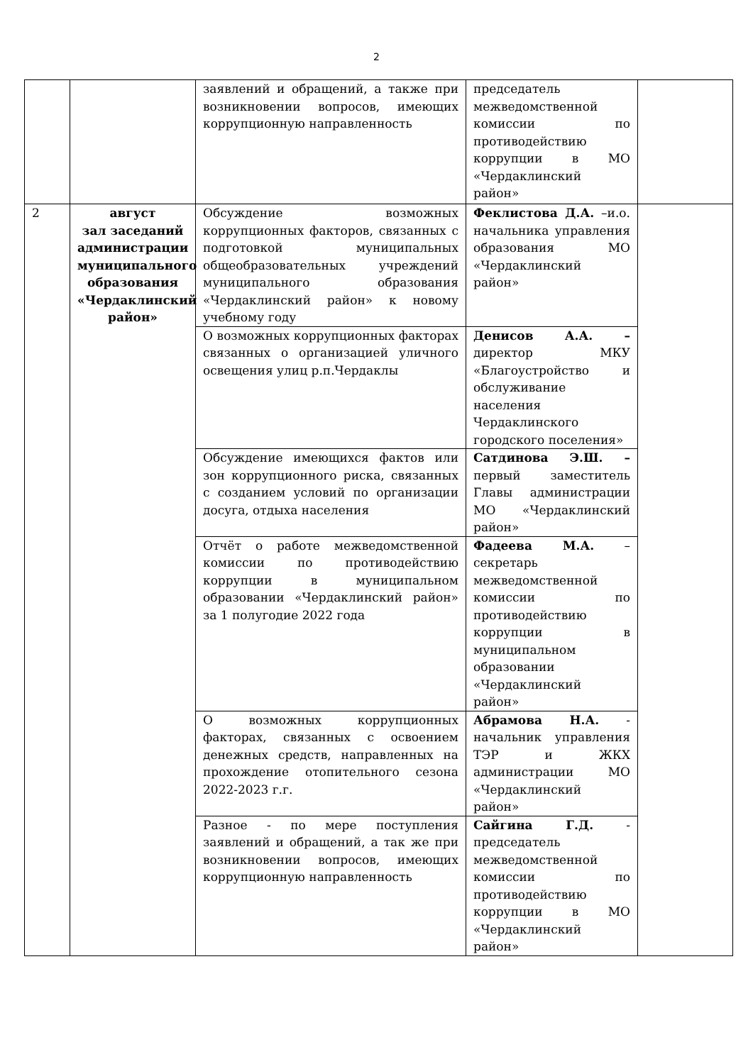2
| | | заявлений и обращений, а также при возникновении вопросов, имеющих коррупционную направленность | председатель межведомственной комиссии по противодействию коррупции в МО «Чердаклинский район» | |
| 2 | август зал заседаний администрации муниципального образования «Чердаклинский район» | Обсуждение возможных коррупционных факторов, связанных с подготовкой муниципальных общеобразовательных учреждений муниципального образования «Чердаклинский район» к новому учебному году | Феклистова Д.А. –и.о. начальника управления образования МО «Чердаклинский район» | |
| | | О возможных коррупционных факторах связанных о организацией уличного освещения улиц р.п.Чердаклы | Денисов А.А. – директор МКУ «Благоустройство и обслуживание населения Чердаклинского городского поселения» | |
| | | Обсуждение имеющихся фактов или зон коррупционного риска, связанных с созданием условий по организации досуга, отдыха населения | Сатдинова Э.Ш. – первый заместитель Главы администрации МО «Чердаклинский район» | |
| | | Отчёт о работе межведомственной комиссии по противодействию коррупции в муниципальном образовании «Чердаклинский район» за 1 полугодие 2022 года | Фадеева М.А. – секретарь межведомственной комиссии по противодействию коррупции в муниципальном образовании «Чердаклинский район» | |
| | | О возможных коррупционных факторах, связанных с освоением денежных средств, направленных на прохождение отопительного сезона 2022-2023 г.г. | Абрамова Н.А. - начальник управления ТЭР и ЖКХ администрации МО «Чердаклинский район» | |
| | | Разное - по мере поступления заявлений и обращений, а так же при возникновении вопросов, имеющих коррупционную направленность | Сайгина Г.Д. - председатель межведомственной комиссии по противодействию коррупции в МО «Чердаклинский район» | |